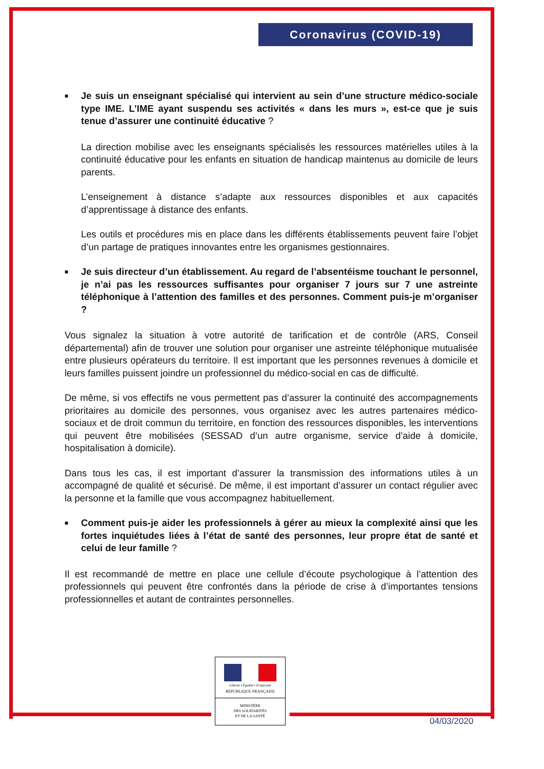Coronavirus (COVID-19)
■ Je suis un enseignant spécialisé qui intervient au sein d’une structure médico-sociale type IME. L’IME ayant suspendu ses activités « dans les murs », est-ce que je suis tenue d’assurer une continuité éducative ?
La direction mobilise avec les enseignants spécialisés les ressources matérielles utiles à la continuité éducative pour les enfants en situation de handicap maintenus au domicile de leurs parents.
L’enseignement à distance s’adapte aux ressources disponibles et aux capacités d’apprentissage à distance des enfants.
Les outils et procédures mis en place dans les différents établissements peuvent faire l’objet d’un partage de pratiques innovantes entre les organismes gestionnaires.
■ Je suis directeur d’un établissement. Au regard de l’absentéisme touchant le personnel, je n’ai pas les ressources suffisantes pour organiser 7 jours sur 7 une astreinte téléphonique à l’attention des familles et des personnes. Comment puis-je m’organiser ?
Vous signalez la situation à votre autorité de tarification et de contrôle (ARS, Conseil départemental) afin de trouver une solution pour organiser une astreinte téléphonique mutualisée entre plusieurs opérateurs du territoire. Il est important que les personnes revenues à domicile et leurs familles puissent joindre un professionnel du médico-social en cas de difficulté.
De même, si vos effectifs ne vous permettent pas d’assurer la continuité des accompagnements prioritaires au domicile des personnes, vous organisez avec les autres partenaires médico-sociaux et de droit commun du territoire, en fonction des ressources disponibles, les interventions qui peuvent être mobilisées (SESSAD d’un autre organisme, service d’aide à domicile, hospitalisation à domicile).
Dans tous les cas, il est important d’assurer la transmission des informations utiles à un accompagné de qualité et sécurisé. De même, il est important d’assurer un contact régulier avec la personne et la famille que vous accompagnez habituellement.
■ Comment puis-je aider les professionnels à gérer au mieux la complexité ainsi que les fortes inquiétudes liées à l’état de santé des personnes, leur propre état de santé et celui de leur famille ?
Il est recommandé de mettre en place une cellule d’écoute psychologique à l’attention des professionnels qui peuvent être confrontés dans la période de crise à d’importantes tensions professionnelles et autant de contraintes personnelles.
Liberté • Égalité • Fraternité
RÉPUBLIQUE FRANÇAISE
MINISTÈRE
DES SOLIDARITÉS
ET DE LA SANTÉ
04/03/2020